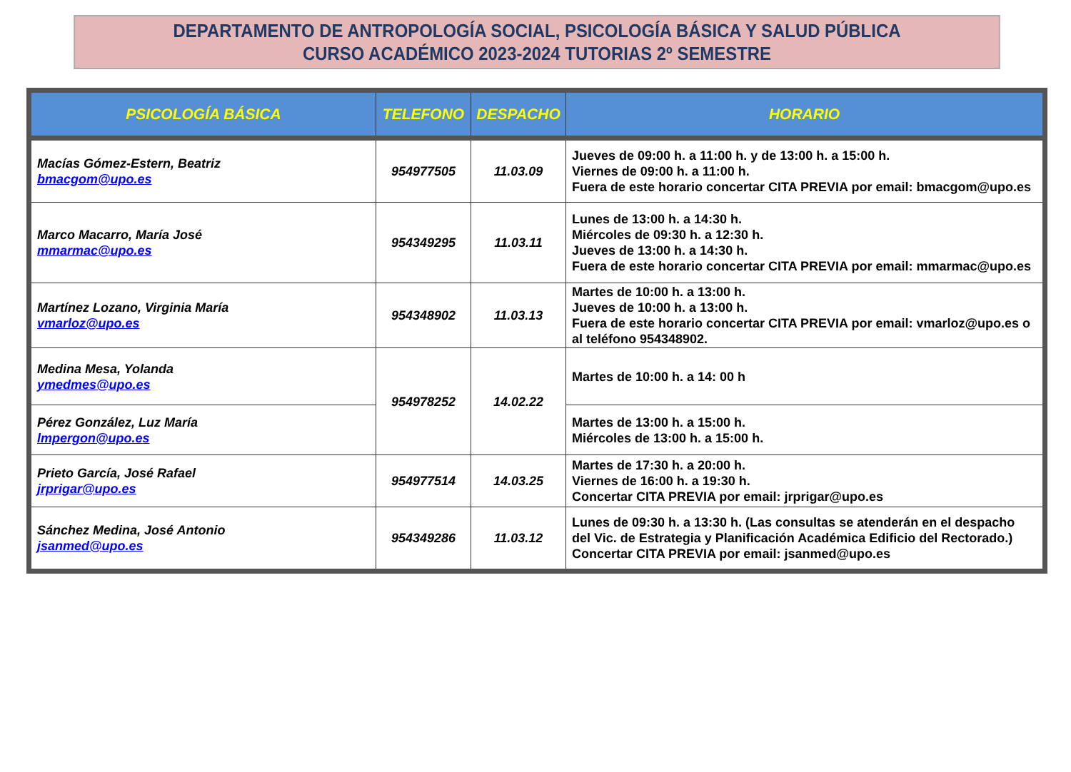DEPARTAMENTO DE ANTROPOLOGÍA SOCIAL, PSICOLOGÍA BÁSICA Y SALUD PÚBLICA
CURSO ACADÉMICO 2023-2024 TUTORIAS 2º SEMESTRE
| PSICOLOGÍA BÁSICA | TELEFONO | DESPACHO | HORARIO |
| --- | --- | --- | --- |
| Macías Gómez-Estern, Beatriz bmacgom@upo.es | 954977505 | 11.03.09 | Jueves de 09:00 h. a 11:00 h. y de 13:00 h. a 15:00 h. Viernes de 09:00 h. a 11:00 h. Fuera de este horario concertar CITA PREVIA por email: bmacgom@upo.es |
| Marco Macarro, María José mmarmac@upo.es | 954349295 | 11.03.11 | Lunes de 13:00 h. a 14:30 h. Miércoles de 09:30 h. a 12:30 h. Jueves de 13:00 h. a 14:30 h. Fuera de este horario concertar CITA PREVIA por email: mmarmac@upo.es |
| Martínez Lozano, Virginia María vmarloz@upo.es | 954348902 | 11.03.13 | Martes de 10:00 h. a 13:00 h. Jueves de 10:00 h. a 13:00 h. Fuera de este horario concertar CITA PREVIA por email: vmarloz@upo.es o al teléfono 954348902. |
| Medina Mesa, Yolanda ymedmes@upo.es | 954978252 | 14.02.22 | Martes de 10:00 h. a 14: 00 h |
| Pérez González, Luz María lmpergon@upo.es | | | Martes de 13:00 h. a 15:00 h. Miércoles de 13:00 h. a 15:00 h. |
| Prieto García, José Rafael jrprigar@upo.es | 954977514 | 14.03.25 | Martes de 17:30 h. a 20:00 h. Viernes de 16:00 h. a 19:30 h. Concertar CITA PREVIA por email: jrprigar@upo.es |
| Sánchez Medina, José Antonio jsanmed@upo.es | 954349286 | 11.03.12 | Lunes de 09:30 h. a 13:30 h. (Las consultas se atenderán en el despacho del Vic. de Estrategia y Planificación Académica Edificio del Rectorado.) Concertar CITA PREVIA por email: jsanmed@upo.es |